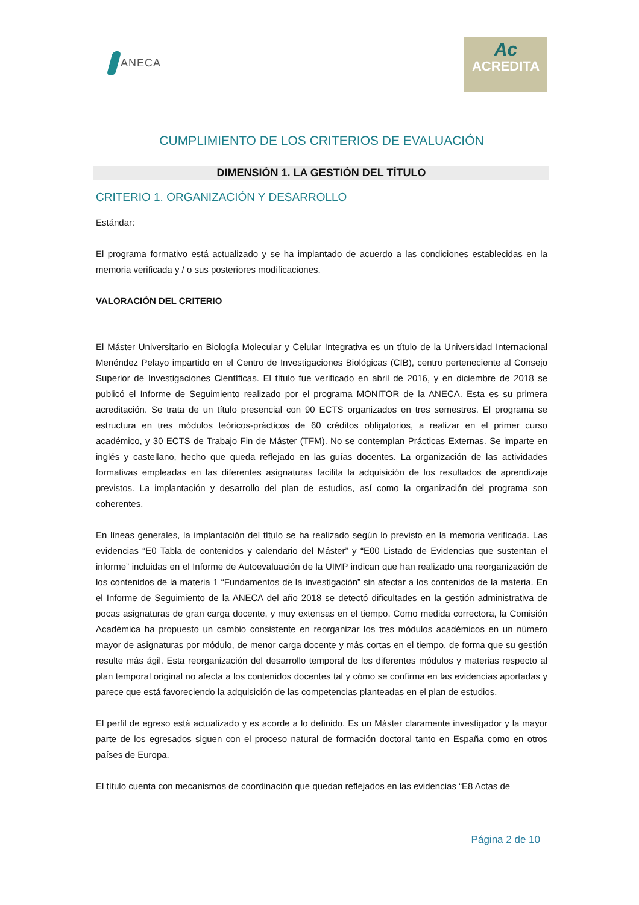ANECA
Ac
ACREDITA
CUMPLIMIENTO DE LOS CRITERIOS DE EVALUACIÓN
DIMENSIÓN 1. LA GESTIÓN DEL TÍTULO
CRITERIO 1. ORGANIZACIÓN Y DESARROLLO
Estándar:
El programa formativo está actualizado y se ha implantado de acuerdo a las condiciones establecidas en la memoria verificada y / o sus posteriores modificaciones.
VALORACIÓN DEL CRITERIO
El Máster Universitario en Biología Molecular y Celular Integrativa es un título de la Universidad Internacional Menéndez Pelayo impartido en el Centro de Investigaciones Biológicas (CIB), centro perteneciente al Consejo Superior de Investigaciones Científicas. El título fue verificado en abril de 2016, y en diciembre de 2018 se publicó el Informe de Seguimiento realizado por el programa MONITOR de la ANECA. Esta es su primera acreditación. Se trata de un título presencial con 90 ECTS organizados en tres semestres. El programa se estructura en tres módulos teóricos-prácticos de 60 créditos obligatorios, a realizar en el primer curso académico, y 30 ECTS de Trabajo Fin de Máster (TFM). No se contemplan Prácticas Externas. Se imparte en inglés y castellano, hecho que queda reflejado en las guías docentes. La organización de las actividades formativas empleadas en las diferentes asignaturas facilita la adquisición de los resultados de aprendizaje previstos. La implantación y desarrollo del plan de estudios, así como la organización del programa son coherentes.
En líneas generales, la implantación del título se ha realizado según lo previsto en la memoria verificada. Las evidencias “E0 Tabla de contenidos y calendario del Máster” y “E00 Listado de Evidencias que sustentan el informe” incluidas en el Informe de Autoevaluación de la UIMP indican que han realizado una reorganización de los contenidos de la materia 1 “Fundamentos de la investigación” sin afectar a los contenidos de la materia. En el Informe de Seguimiento de la ANECA del año 2018 se detectó dificultades en la gestión administrativa de pocas asignaturas de gran carga docente, y muy extensas en el tiempo. Como medida correctora, la Comisión Académica ha propuesto un cambio consistente en reorganizar los tres módulos académicos en un número mayor de asignaturas por módulo, de menor carga docente y más cortas en el tiempo, de forma que su gestión resulte más ágil. Esta reorganización del desarrollo temporal de los diferentes módulos y materias respecto al plan temporal original no afecta a los contenidos docentes tal y cómo se confirma en las evidencias aportadas y parece que está favoreciendo la adquisición de las competencias planteadas en el plan de estudios.
El perfil de egreso está actualizado y es acorde a lo definido. Es un Máster claramente investigador y la mayor parte de los egresados siguen con el proceso natural de formación doctoral tanto en España como en otros países de Europa.
El título cuenta con mecanismos de coordinación que quedan reflejados en las evidencias “E8 Actas de
Página 2 de 10